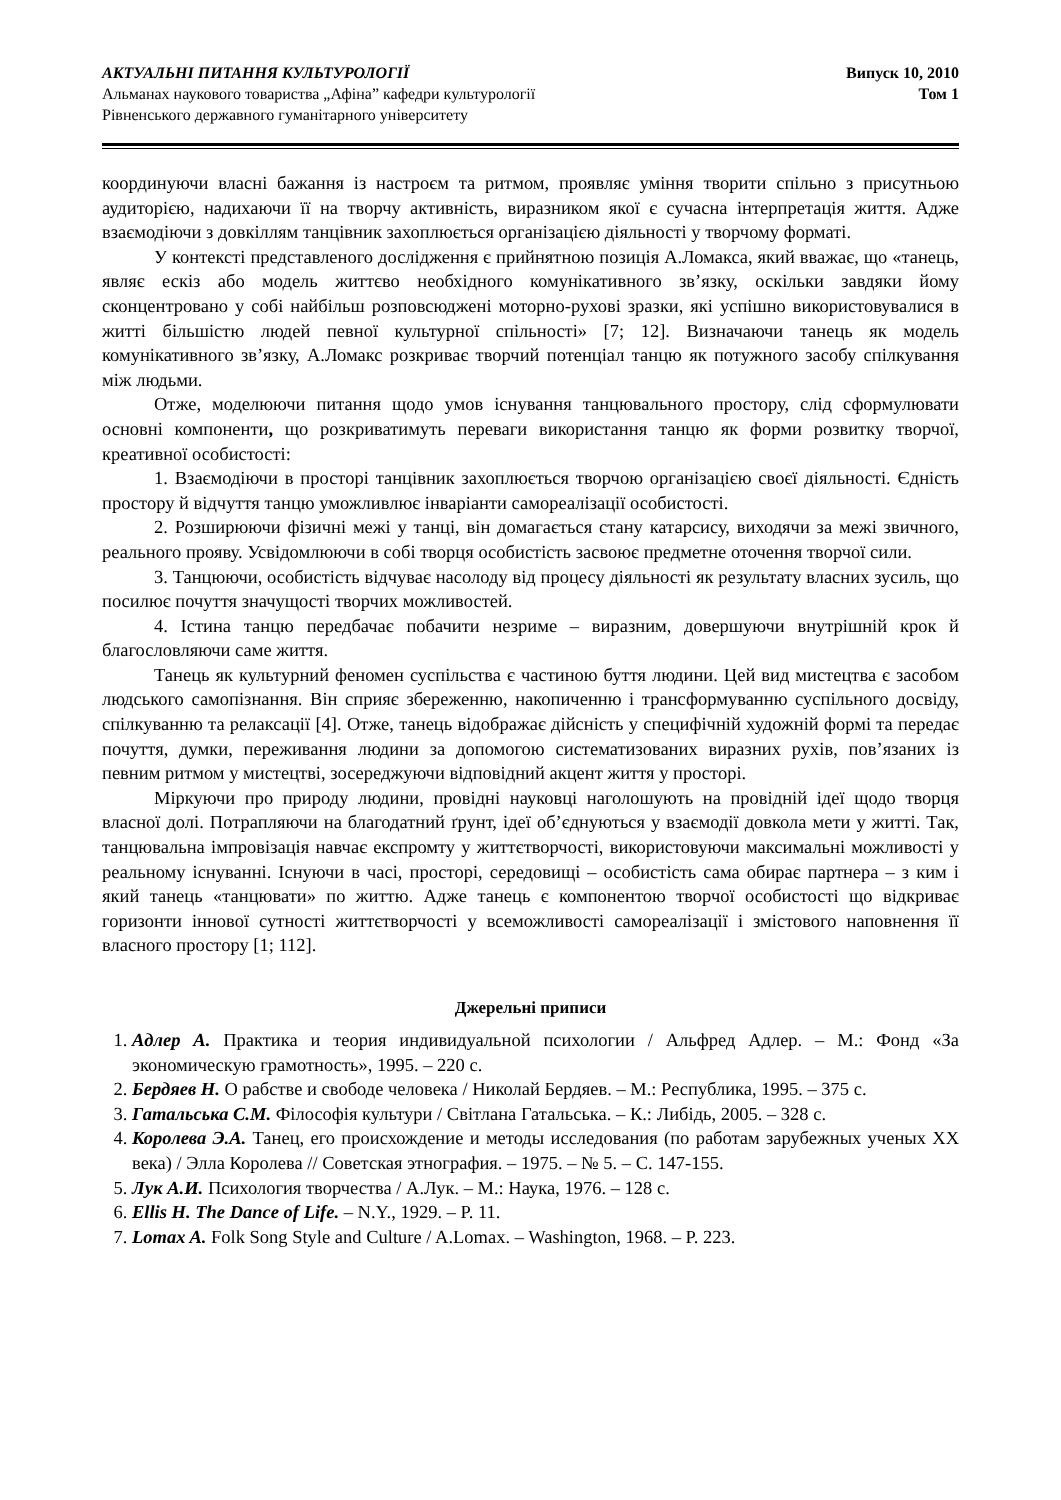АКТУАЛЬНІ ПИТАННЯ КУЛЬТУРОЛОГІЇ
Альманах наукового товариства „Афіна” кафедри культурології
Рівненського державного гуманітарного університету
Випуск 10, 2010
Том 1
координуючи власні бажання із настроєм та ритмом, проявляє уміння творити спільно з присутньою аудиторією, надихаючи її на творчу активність, виразником якої є сучасна інтерпретація життя. Адже взаємодіючи з довкіллям танцівник захоплюється організацією діяльності у творчому форматі.
У контексті представленого дослідження є прийнятною позиція А.Ломакса, який вважає, що «танець, являє ескіз або модель життєво необхідного комунікативного зв’язку, оскільки завдяки йому сконцентровано у собі найбільш розповсюджені моторно-рухові зразки, які успішно використовувалися в житті більшістю людей певної культурної спільності» [7; 12]. Визначаючи танець як модель комунікативного зв’язку, А.Ломакс розкриває творчий потенціал танцю як потужного засобу спілкування між людьми.
Отже, моделюючи питання щодо умов існування танцювального простору, слід сформулювати основні компоненти, що розкриватимуть переваги використання танцю як форми розвитку творчої, креативної особистості:
1. Взаємодіючи в просторі танцівник захоплюється творчою організацією своєї діяльності. Єдність простору й відчуття танцю уможливлює інваріанти самореалізації особистості.
2. Розширюючи фізичні межі у танці, він домагається стану катарсису, виходячи за межі звичного, реального прояву. Усвідомлюючи в собі творця особистість засвоює предметне оточення творчої сили.
3. Танцюючи, особистість відчуває насолоду від процесу діяльності як результату власних зусиль, що посилює почуття значущості творчих можливостей.
4. Істина танцю передбачає побачити незриме – виразним, довершуючи внутрішній крок й благословляючи саме життя.
Танець як культурний феномен суспільства є частиною буття людини. Цей вид мистецтва є засобом людського самопізнання. Він сприяє збереженню, накопиченню і трансформуванню суспільного досвіду, спілкуванню та релаксації [4]. Отже, танець відображає дійсність у специфічній художній формі та передає почуття, думки, переживання людини за допомогою систематизованих виразних рухів, пов’язаних із певним ритмом у мистецтві, зосереджуючи відповідний акцент життя у просторі.
Міркуючи про природу людини, провідні науковці наголошують на провідній ідеї щодо творця власної долі. Потрапляючи на благодатний ґрунт, ідеї об’єднуються у взаємодії довкола мети у житті. Так, танцювальна імпровізація навчає експромту у життєтворчості, використовуючи максимальні можливості у реальному існуванні. Існуючи в часі, просторі, середовищі – особистість сама обирає партнера – з ким і який танець «танцювати» по життю. Адже танець є компонентою творчої особистості що відкриває горизонти іннової сутності життєтворчості у всеможливості самореалізації і змістового наповнення її власного простору [1; 112].
Джерельні приписи
1. Адлер А. Практика и теория индивидуальной психологии / Альфред Адлер. – М.: Фонд «За экономическую грамотность», 1995. – 220 с.
2. Бердяев Н. О рабстве и свободе человека / Николай Бердяев. – М.: Республика, 1995. – 375 с.
3. Гатальська С.М. Філософія культури / Світлана Гатальська. – К.: Либідь, 2005. – 328 с.
4. Королева Э.А. Танец, его происхождение и методы исследования (по работам зарубежных ученых ХХ века) / Элла Королева // Советская этнография. – 1975. – № 5. – С. 147-155.
5. Лук А.И. Психология творчества / А.Лук. – М.: Наука, 1976. – 128 с.
6. Ellis H. The Dance of Life. – N.Y., 1929. – P. 11.
7. Lomax A. Folk Song Style and Culture / A.Lomax. – Washington, 1968. – P. 223.